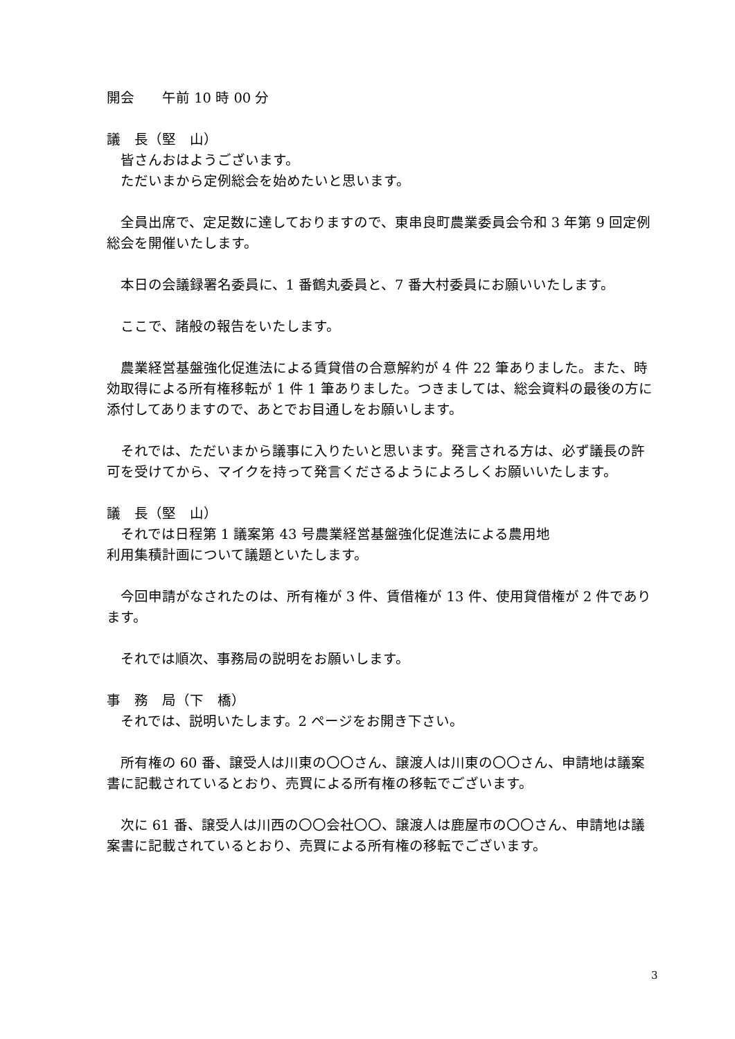開会　　午前 10 時 00 分
議　長（堅　山）
皆さんおはようございます。
ただいまから定例総会を始めたいと思います。
全員出席で、定足数に達しておりますので、東串良町農業委員会令和 3 年第 9 回定例総会を開催いたします。
本日の会議録署名委員に、1 番鶴丸委員と、7 番大村委員にお願いいたします。
ここで、諸般の報告をいたします。
農業経営基盤強化促進法による賃貸借の合意解約が 4 件 22 筆ありました。また、時効取得による所有権移転が 1 件 1 筆ありました。つきましては、総会資料の最後の方に添付してありますので、あとでお目通しをお願いします。
それでは、ただいまから議事に入りたいと思います。発言される方は、必ず議長の許可を受けてから、マイクを持って発言くださるようによろしくお願いいたします。
議　長（堅　山）
それでは日程第 1 議案第 43 号農業経営基盤強化促進法による農用地
利用集積計画について議題といたします。
今回申請がなされたのは、所有権が 3 件、賃借権が 13 件、使用貸借権が 2 件であります。
それでは順次、事務局の説明をお願いします。
事　務　局（下　橋）
それでは、説明いたします。2 ページをお開き下さい。
所有権の 60 番、譲受人は川東の〇〇さん、譲渡人は川東の〇〇さん、申請地は議案書に記載されているとおり、売買による所有権の移転でございます。
次に 61 番、譲受人は川西の〇〇会社〇〇、譲渡人は鹿屋市の〇〇さん、申請地は議案書に記載されているとおり、売買による所有権の移転でございます。
3